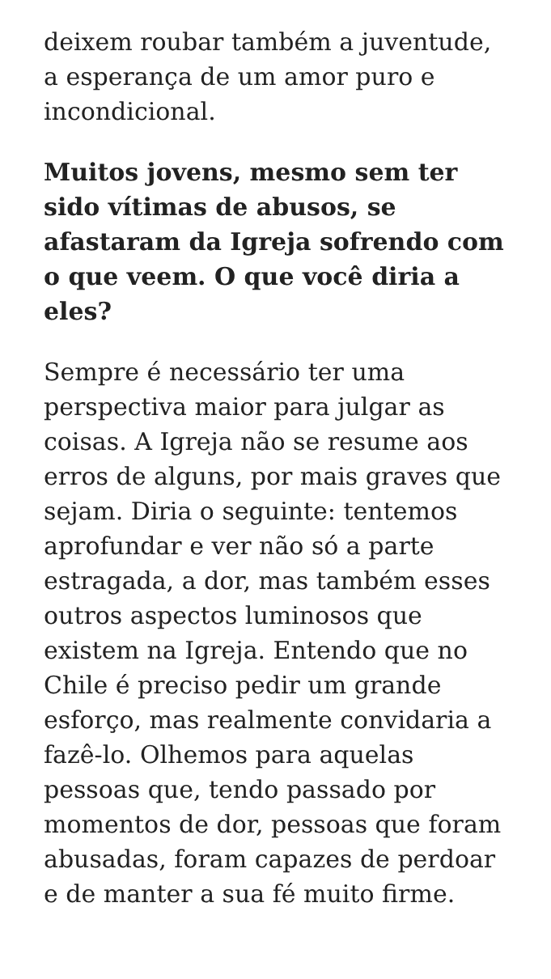deixem roubar também a juventude, a esperança de um amor puro e incondicional.
Muitos jovens, mesmo sem ter sido vítimas de abusos, se afastaram da Igreja sofrendo com o que veem. O que você diria a eles?
Sempre é necessário ter uma perspectiva maior para julgar as coisas. A Igreja não se resume aos erros de alguns, por mais graves que sejam. Diria o seguinte: tentemos aprofundar e ver não só a parte estragada, a dor, mas também esses outros aspectos luminosos que existem na Igreja. Entendo que no Chile é preciso pedir um grande esforço, mas realmente convidaria a fazê-lo. Olhemos para aquelas pessoas que, tendo passado por momentos de dor, pessoas que foram abusadas, foram capazes de perdoar e de manter a sua fé muito firme.